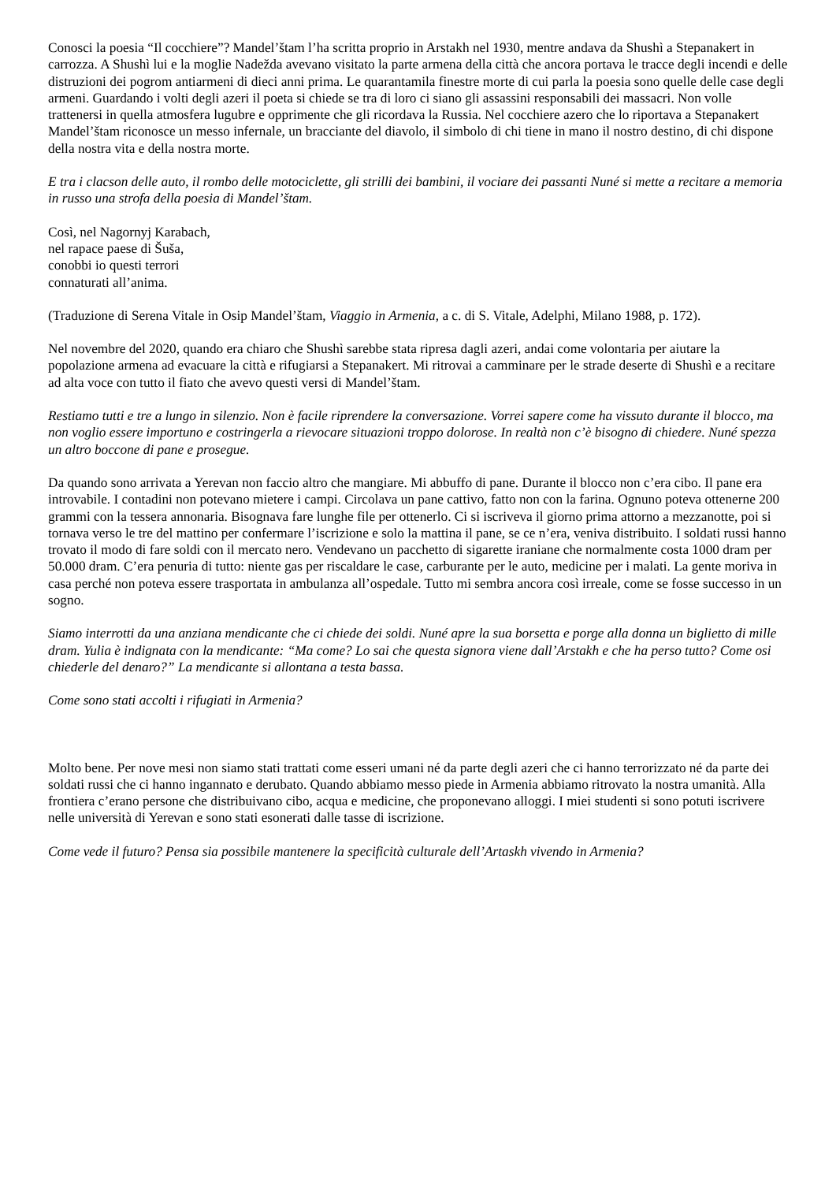Conosci la poesia “Il cocchiere”? Mandel’štam l’ha scritta proprio in Arstakh nel 1930, mentre andava da Shushì a Stepanakert in carrozza. A Shushì lui e la moglie Nadežda avevano visitato la parte armena della città che ancora portava le tracce degli incendi e delle distruzioni dei pogrom antiarmeni di dieci anni prima. Le quarantamila finestre morte di cui parla la poesia sono quelle delle case degli armeni. Guardando i volti degli azeri il poeta si chiede se tra di loro ci siano gli assassini responsabili dei massacri. Non volle trattenersi in quella atmosfera lugubre e opprimente che gli ricordava la Russia. Nel cocchiere azero che lo riportava a Stepanakert Mandel’štam riconosce un messo infernale, un bracciante del diavolo, il simbolo di chi tiene in mano il nostro destino, di chi dispone della nostra vita e della nostra morte.
E tra i clacson delle auto, il rombo delle motociclette, gli strilli dei bambini, il vociare dei passanti Nuné si mette a recitare a memoria in russo una strofa della poesia di Mandel’štam.
Così, nel Nagornyj Karabach,
nel rapace paese di Šuša,
conobbi io questi terrori
connaturati all’anima.
(Traduzione di Serena Vitale in Osip Mandel’štam, Viaggio in Armenia, a c. di S. Vitale, Adelphi, Milano 1988, p. 172).
Nel novembre del 2020, quando era chiaro che Shushì sarebbe stata ripresa dagli azeri, andai come volontaria per aiutare la popolazione armena ad evacuare la città e rifugiarsi a Stepanakert. Mi ritrovai a camminare per le strade deserte di Shushì e a recitare ad alta voce con tutto il fiato che avevo questi versi di Mandel’štam.
Restiamo tutti e tre a lungo in silenzio. Non è facile riprendere la conversazione. Vorrei sapere come ha vissuto durante il blocco, ma non voglio essere importuno e costringerla a rievocare situazioni troppo dolorose. In realtà non c’è bisogno di chiedere. Nuné spezza un altro boccone di pane e prosegue.
Da quando sono arrivata a Yerevan non faccio altro che mangiare. Mi abbuffo di pane. Durante il blocco non c’era cibo. Il pane era introvabile. I contadini non potevano mietere i campi. Circolava un pane cattivo, fatto non con la farina. Ognuno poteva ottenerne 200 grammi con la tessera annonaria. Bisognava fare lunghe file per ottenerlo. Ci si iscriveva il giorno prima attorno a mezzanotte, poi si tornava verso le tre del mattino per confermare l’iscrizione e solo la mattina il pane, se ce n’era, veniva distribuito. I soldati russi hanno trovato il modo di fare soldi con il mercato nero. Vendevano un pacchetto di sigarette iraniane che normalmente costa 1000 dram per 50.000 dram. C’era penuria di tutto: niente gas per riscaldare le case, carburante per le auto, medicine per i malati. La gente moriva in casa perché non poteva essere trasportata in ambulanza all’ospedale. Tutto mi sembra ancora così irreale, come se fosse successo in un sogno.
Siamo interrotti da una anziana mendicante che ci chiede dei soldi. Nuné apre la sua borsetta e porge alla donna un biglietto di mille dram. Yulia è indignata con la mendicante: “Ma come? Lo sai che questa signora viene dall’Arstakh e che ha perso tutto? Come osi chiederle del denaro?” La mendicante si allontana a testa bassa.
Come sono stati accolti i rifugiati in Armenia?
Molto bene. Per nove mesi non siamo stati trattati come esseri umani né da parte degli azeri che ci hanno terrorizzato né da parte dei soldati russi che ci hanno ingannato e derubato. Quando abbiamo messo piede in Armenia abbiamo ritrovato la nostra umanità. Alla frontiera c’erano persone che distribuivano cibo, acqua e medicine, che proponevano alloggi. I miei studenti si sono potuti iscrivere nelle università di Yerevan e sono stati esonerati dalle tasse di iscrizione.
Come vede il futuro? Pensa sia possibile mantenere la specificità culturale dell’Artaskh vivendo in Armenia?